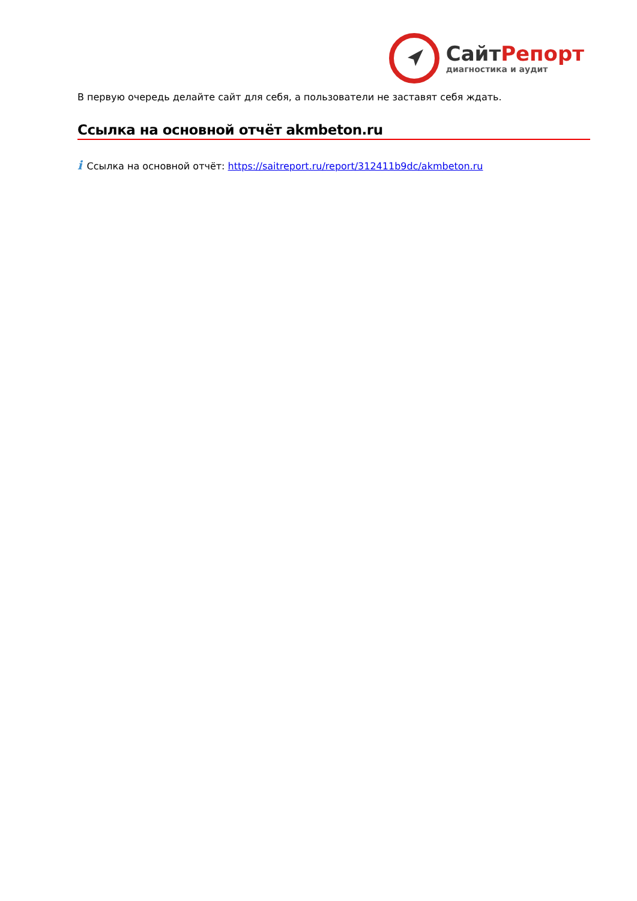Сайт Репорт
диагностика и аудит
В первую очередь делайте сайт для себя, а пользователи не заставят себя ждать.
Ссылка на основной отчёт akmbeton.ru
i Ссылка на основной отчёт: https://saitreport.ru/report/312411b9dc/akmbeton.ru